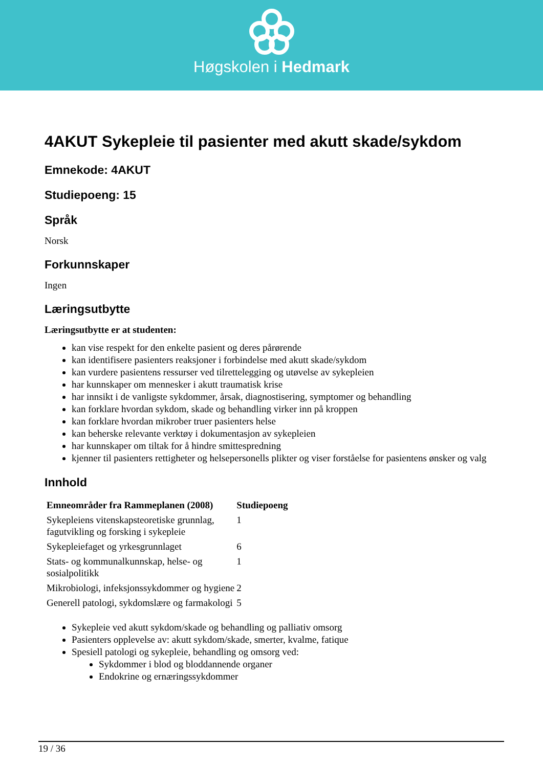Høgskolen i Hedmark
4AKUT Sykepleie til pasienter med akutt skade/sykdom
Emnekode: 4AKUT
Studiepoeng: 15
Språk
Norsk
Forkunnskaper
Ingen
Læringsutbytte
Læringsutbytte er at studenten:
kan vise respekt for den enkelte pasient og deres pårørende
kan identifisere pasienters reaksjoner i forbindelse med akutt skade/sykdom
kan vurdere pasientens ressurser ved tilrettelegging og utøvelse av sykepleien
har kunnskaper om mennesker i akutt traumatisk krise
har innsikt i de vanligste sykdommer, årsak, diagnostisering, symptomer og behandling
kan forklare hvordan sykdom, skade og behandling virker inn på kroppen
kan forklare hvordan mikrober truer pasienters helse
kan beherske relevante verktøy i dokumentasjon av sykepleien
har kunnskaper om tiltak for å hindre smittespredning
kjenner til pasienters rettigheter og helsepersonells plikter og viser forståelse for pasientens ønsker og valg
Innhold
| Emneområder fra Rammeplanen (2008) | Studiepoeng |
| --- | --- |
| Sykepleiens vitenskapsteoretiske grunnlag, fagutvikling og forsking i sykepleie | 1 |
| Sykepleiefaget og yrkesgrunnlaget | 6 |
| Stats- og kommunalkunnskap, helse- og sosialpolitikk | 1 |
| Mikrobiologi, infeksjonssykdommer og hygiene | 2 |
| Generell patologi, sykdomslære og farmakologi | 5 |
Sykepleie ved akutt sykdom/skade og behandling og palliativ omsorg
Pasienters opplevelse av: akutt sykdom/skade, smerter, kvalme, fatique
Spesiell patologi og sykepleie, behandling og omsorg ved:
Sykdommer i blod og bloddannende organer
Endokrine og ernæringssykdommer
19 / 36